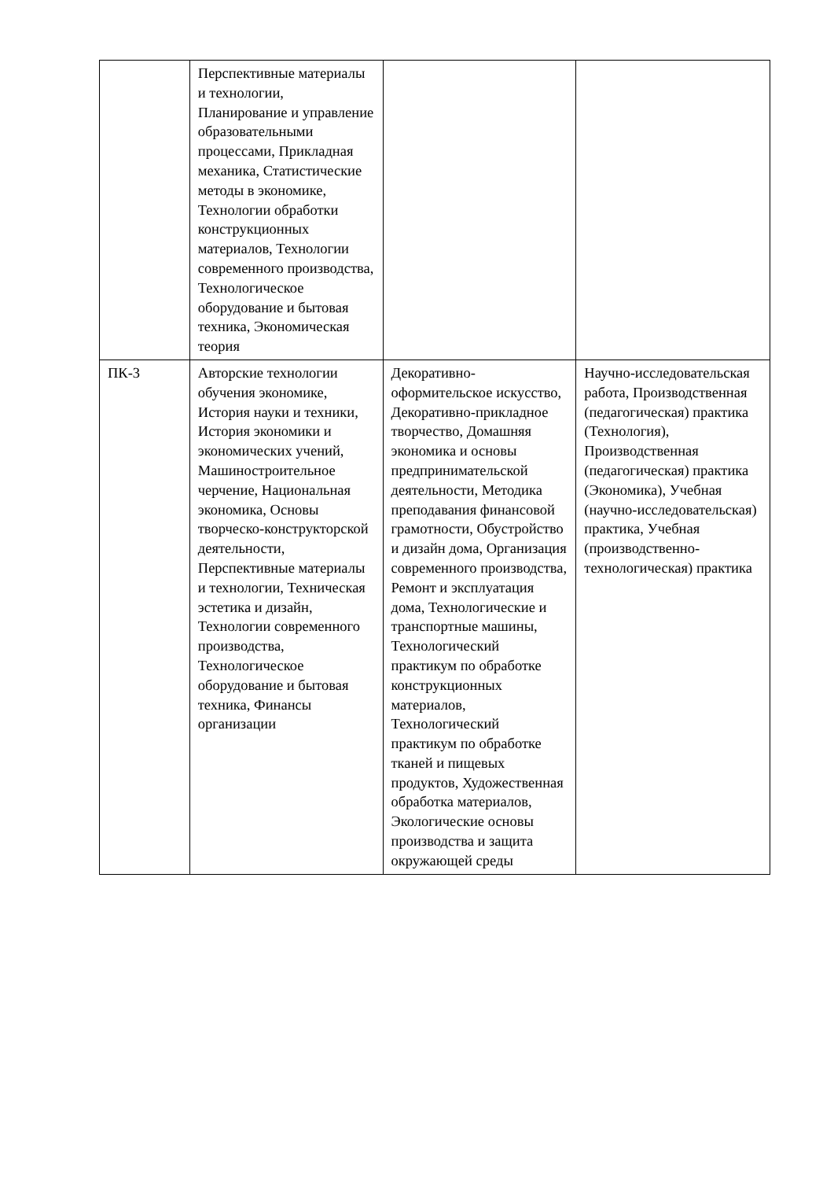| | Перспективные материалы и технологии, Планирование и управление образовательными процессами, Прикладная механика, Статистические методы в экономике, Технологии обработки конструкционных материалов, Технологии современного производства, Технологическое оборудование и бытовая техника, Экономическая теория | | |
| ПК-3 | Авторские технологии обучения экономике, История науки и техники, История экономики и экономических учений, Машиностроительное черчение, Национальная экономика, Основы творческо-конструкторской деятельности, Перспективные материалы и технологии, Техническая эстетика и дизайн, Технологии современного производства, Технологическое оборудование и бытовая техника, Финансы организации | Декоративно-оформительское искусство, Декоративно-прикладное творчество, Домашняя экономика и основы предпринимательской деятельности, Методика преподавания финансовой грамотности, Обустройство и дизайн дома, Организация современного производства, Ремонт и эксплуатация дома, Технологические и транспортные машины, Технологический практикум по обработке конструкционных материалов, Технологический практикум по обработке тканей и пищевых продуктов, Художественная обработка материалов, Экологические основы производства и защита окружающей среды | Научно-исследовательская работа, Производственная (педагогическая) практика (Технология), Производственная (педагогическая) практика (Экономика), Учебная (научно-исследовательская) практика, Учебная (производственно-технологическая) практика |